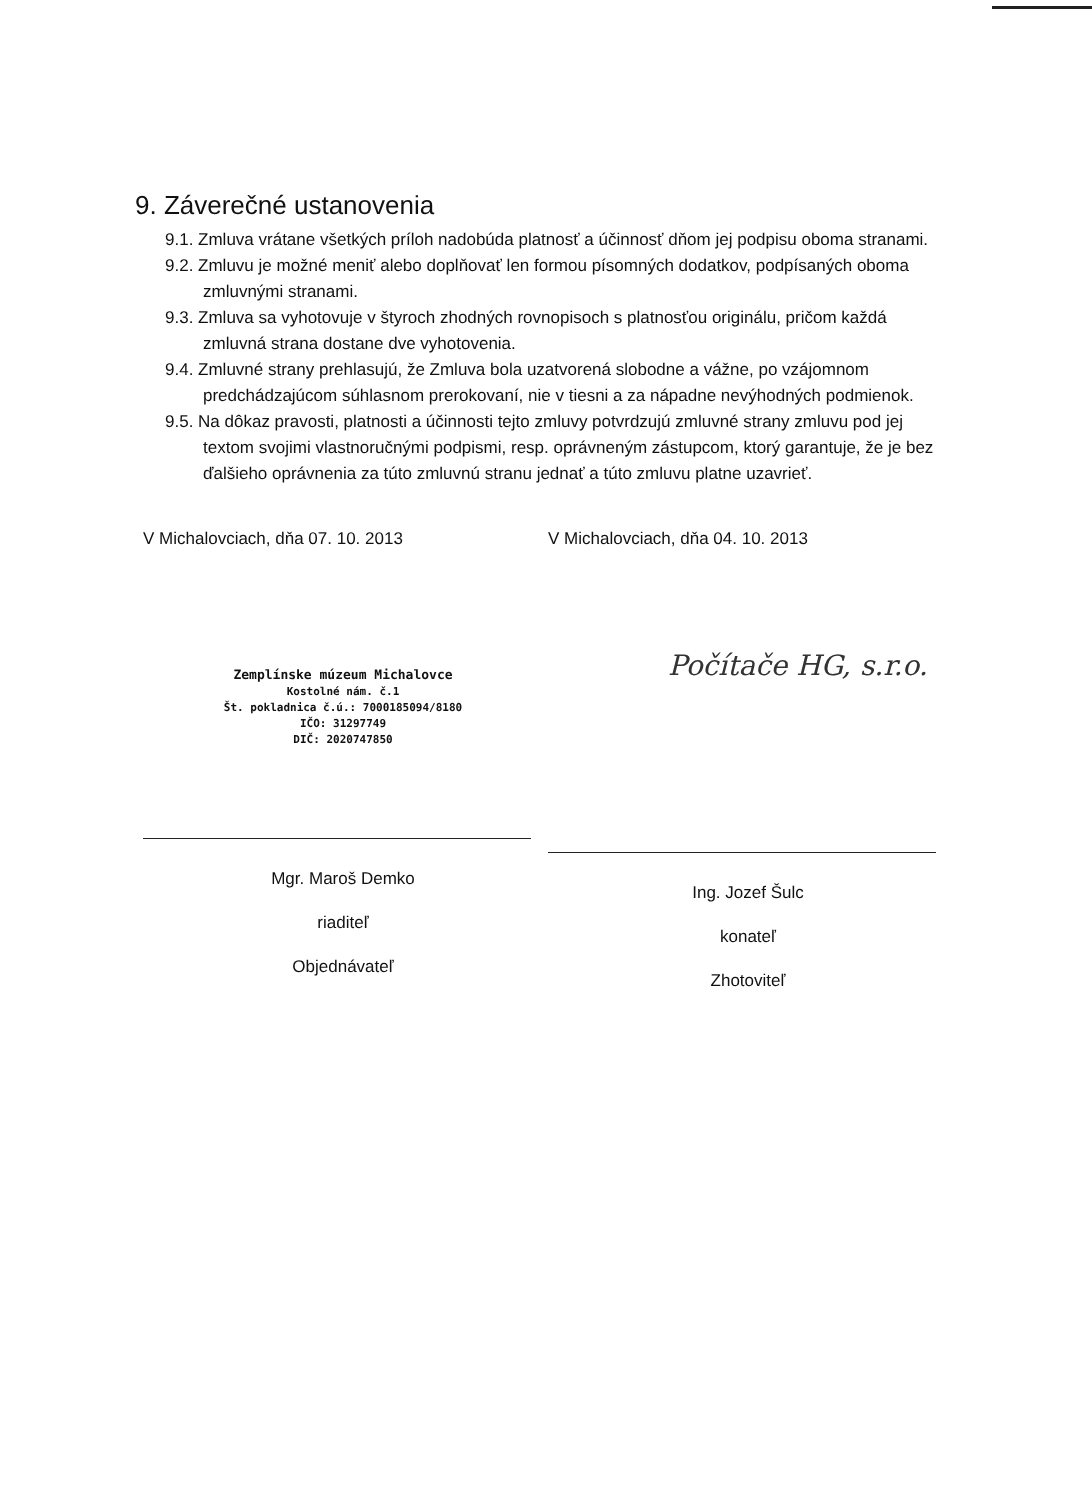9. Záverečné ustanovenia
9.1. Zmluva vrátane všetkých príloh nadobúda platnosť a účinnosť dňom jej podpisu oboma stranami.
9.2. Zmluvu je možné meniť alebo doplňovať len formou písomných dodatkov, podpísaných oboma zmluvnými stranami.
9.3. Zmluva sa vyhotovuje v štyroch zhodných rovnopisoch s platnosťou originálu, pričom každá zmluvná strana dostane dve vyhotovenia.
9.4. Zmluvné strany prehlasujú, že Zmluva bola uzatvorená slobodne a vážne, po vzájomnom predchádzajúcom súhlasnom prerokovaní, nie v tiesni a za nápadne nevýhodných podmienok.
9.5. Na dôkaz pravosti, platnosti a účinnosti tejto zmluvy potvrdzujú zmluvné strany zmluvu pod jej textom svojimi vlastnoručnými podpismi, resp. oprávneným zástupcom, ktorý garantuje, že je bez ďalšieho oprávnenia za túto zmluvnú stranu jednať a túto zmluvu platne uzavrieť.
V Michalovciach, dňa 07. 10. 2013
Zemplínske múzeum Michalovce
Kostolné nám. č.1
Št. pokladnica č.ú.: 7000185094/8180
IČO: 31297749
DIČ: 2020747850
Mgr. Maroš Demko
riaditeľ
Objednávateľ
V Michalovciach, dňa 04. 10. 2013
Počítače HG, s.r.o.
Ing. Jozef Šulc
konateľ
Zhotoviteľ